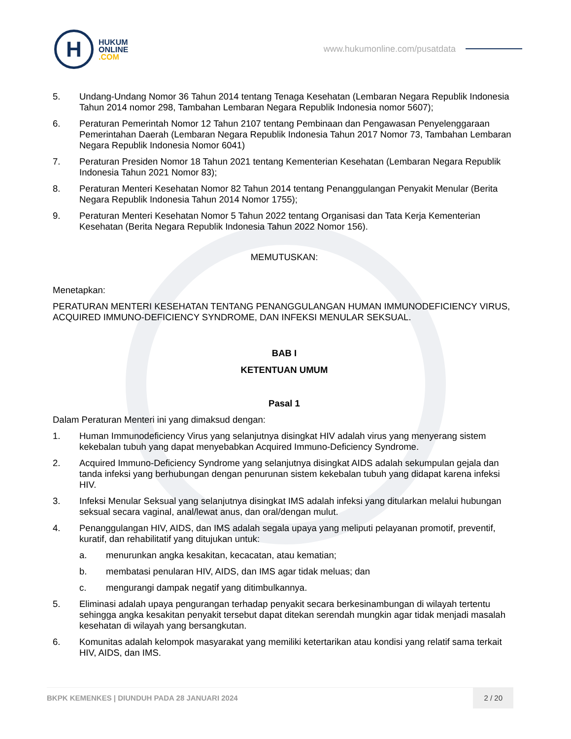H
HUKUM
ONLINE
.COM
www.hukumonline.com/pusatdata
5. Undang-Undang Nomor 36 Tahun 2014 tentang Tenaga Kesehatan (Lembaran Negara Republik Indonesia Tahun 2014 nomor 298, Tambahan Lembaran Negara Republik Indonesia nomor 5607);
6. Peraturan Pemerintah Nomor 12 Tahun 2107 tentang Pembinaan dan Pengawasan Penyelenggaraan Pemerintahan Daerah (Lembaran Negara Republik Indonesia Tahun 2017 Nomor 73, Tambahan Lembaran Negara Republik Indonesia Nomor 6041)
7. Peraturan Presiden Nomor 18 Tahun 2021 tentang Kementerian Kesehatan (Lembaran Negara Republik Indonesia Tahun 2021 Nomor 83);
8. Peraturan Menteri Kesehatan Nomor 82 Tahun 2014 tentang Penanggulangan Penyakit Menular (Berita Negara Republik Indonesia Tahun 2014 Nomor 1755);
9. Peraturan Menteri Kesehatan Nomor 5 Tahun 2022 tentang Organisasi dan Tata Kerja Kementerian Kesehatan (Berita Negara Republik Indonesia Tahun 2022 Nomor 156).
MEMUTUSKAN:
Menetapkan:
PERATURAN MENTERI KESEHATAN TENTANG PENANGGULANGAN HUMAN IMMUNODEFICIENCY VIRUS, ACQUIRED IMMUNO-DEFICIENCY SYNDROME, DAN INFEKSI MENULAR SEKSUAL.
BAB I
KETENTUAN UMUM
Pasal 1
Dalam Peraturan Menteri ini yang dimaksud dengan:
1. Human Immunodeficiency Virus yang selanjutnya disingkat HIV adalah virus yang menyerang sistem kekebalan tubuh yang dapat menyebabkan Acquired Immuno-Deficiency Syndrome.
2. Acquired Immuno-Deficiency Syndrome yang selanjutnya disingkat AIDS adalah sekumpulan gejala dan tanda infeksi yang berhubungan dengan penurunan sistem kekebalan tubuh yang didapat karena infeksi HIV.
3. Infeksi Menular Seksual yang selanjutnya disingkat IMS adalah infeksi yang ditularkan melalui hubungan seksual secara vaginal, anal/lewat anus, dan oral/dengan mulut.
4. Penanggulangan HIV, AIDS, dan IMS adalah segala upaya yang meliputi pelayanan promotif, preventif, kuratif, dan rehabilitatif yang ditujukan untuk:
a. menurunkan angka kesakitan, kecacatan, atau kematian;
b. membatasi penularan HIV, AIDS, dan IMS agar tidak meluas; dan
c. mengurangi dampak negatif yang ditimbulkannya.
5. Eliminasi adalah upaya pengurangan terhadap penyakit secara berkesinambungan di wilayah tertentu sehingga angka kesakitan penyakit tersebut dapat ditekan serendah mungkin agar tidak menjadi masalah kesehatan di wilayah yang bersangkutan.
6. Komunitas adalah kelompok masyarakat yang memiliki ketertarikan atau kondisi yang relatif sama terkait HIV, AIDS, dan IMS.
BKPK KEMENKES | DIUNDUH PADA 28 JANUARI 2024
2 / 20